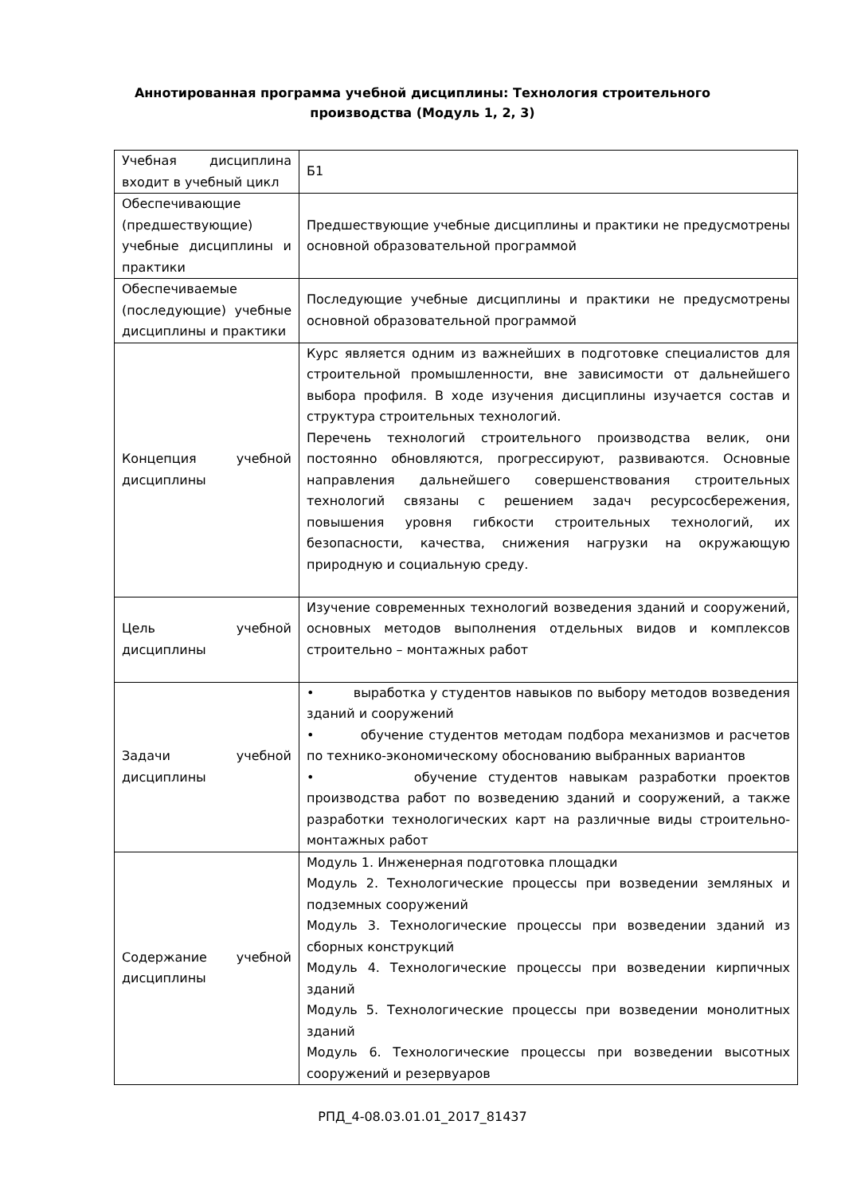Аннотированная программа учебной дисциплины: Технология строительного производства (Модуль 1, 2, 3)
| Учебная дисциплина входит в учебный цикл | Б1 |
| Обеспечивающие (предшествующие) учебные дисциплины и практики | Предшествующие учебные дисциплины и практики не предусмотрены основной образовательной программой |
| Обеспечиваемые (последующие) учебные дисциплины и практики | Последующие учебные дисциплины и практики не предусмотрены основной образовательной программой |
| Концепция учебной дисциплины | Курс является одним из важнейших в подготовке специалистов для строительной промышленности, вне зависимости от дальнейшего выбора профиля. В ходе изучения дисциплины изучается состав и структура строительных технологий. Перечень технологий строительного производства велик, они постоянно обновляются, прогрессируют, развиваются. Основные направления дальнейшего совершенствования строительных технологий связаны с решением задач ресурсосбережения, повышения уровня гибкости строительных технологий, их безопасности, качества, снижения нагрузки на окружающую природную и социальную среду. |
| Цель учебной дисциплины | Изучение современных технологий возведения зданий и сооружений, основных методов выполнения отдельных видов и комплексов строительно – монтажных работ |
| Задачи учебной дисциплины | • выработка у студентов навыков по выбору методов возведения зданий и сооружений • обучение студентов методам подбора механизмов и расчетов по технико-экономическому обоснованию выбранных вариантов • обучение студентов навыкам разработки проектов производства работ по возведению зданий и сооружений, а также разработки технологических карт на различные виды строительно-монтажных работ |
| Содержание учебной дисциплины | Модуль 1. Инженерная подготовка площадки Модуль 2. Технологические процессы при возведении земляных и подземных сооружений Модуль 3. Технологические процессы при возведении зданий из сборных конструкций Модуль 4. Технологические процессы при возведении кирпичных зданий Модуль 5. Технологические процессы при возведении монолитных зданий Модуль 6. Технологические процессы при возведении высотных сооружений и резервуаров |
РПД_4-08.03.01.01_2017_81437